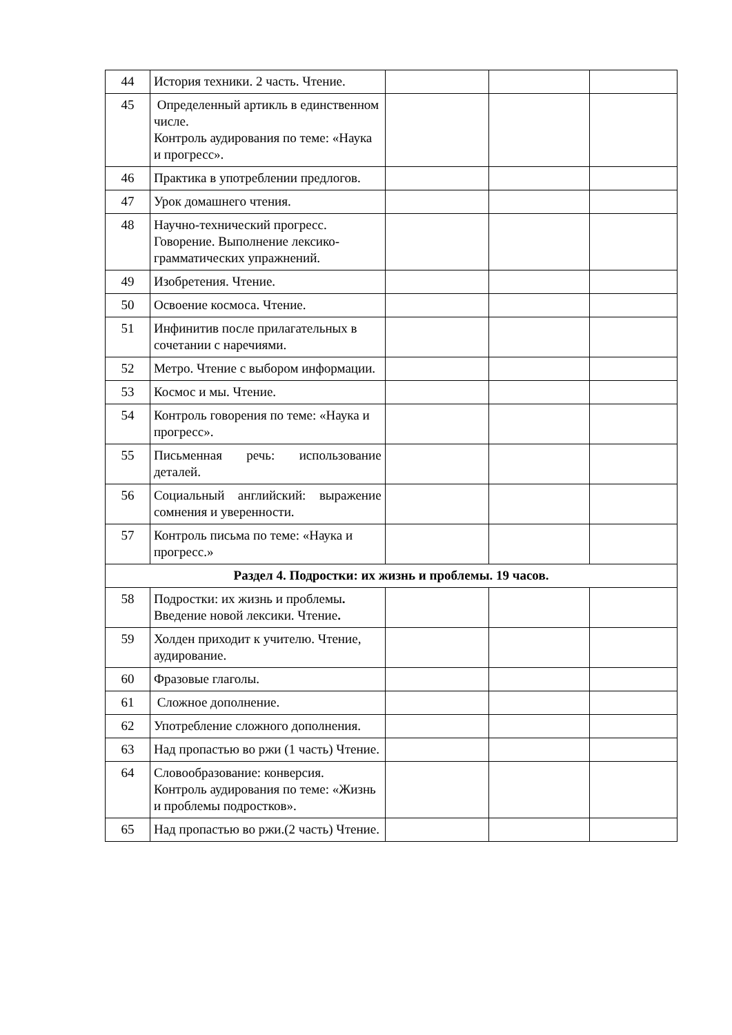| 44 | История техники. 2 часть. Чтение. | | | |
| 45 | Определенный артикль в единственном числе. Контроль аудирования по теме: «Наука и прогресс». | | | |
| 46 | Практика в употреблении предлогов. | | | |
| 47 | Урок домашнего чтения. | | | |
| 48 | Научно-технический прогресс. Говорение. Выполнение лексико-грамматических упражнений. | | | |
| 49 | Изобретения. Чтение. | | | |
| 50 | Освоение космоса. Чтение. | | | |
| 51 | Инфинитив после прилагательных в сочетании с наречиями. | | | |
| 52 | Метро. Чтение с выбором информации. | | | |
| 53 | Космос и мы. Чтение. | | | |
| 54 | Контроль говорения по теме: «Наука и прогресс». | | | |
| 55 | Письменная речь: использование деталей. | | | |
| 56 | Социальный английский: выражение сомнения и уверенности. | | | |
| 57 | Контроль письма по теме: «Наука и прогресс.» | | | |
| Раздел 4. Подростки: их жизнь и проблемы. 19 часов. | | | | |
| 58 | Подростки: их жизнь и проблемы . Введение новой лексики. Чтение . | | | |
| 59 | Холден приходит к учителю. Чтение, аудирование. | | | |
| 60 | Фразовые глаголы. | | | |
| 61 | Сложное дополнение. | | | |
| 62 | Употребление сложного дополнения. | | | |
| 63 | Над пропастью во ржи (1 часть) Чтение. | | | |
| 64 | Словообразование: конверсия. Контроль аудирования по теме: «Жизнь и проблемы подростков». | | | |
| 65 | Над пропастью во ржи.(2 часть) Чтение. | | | |